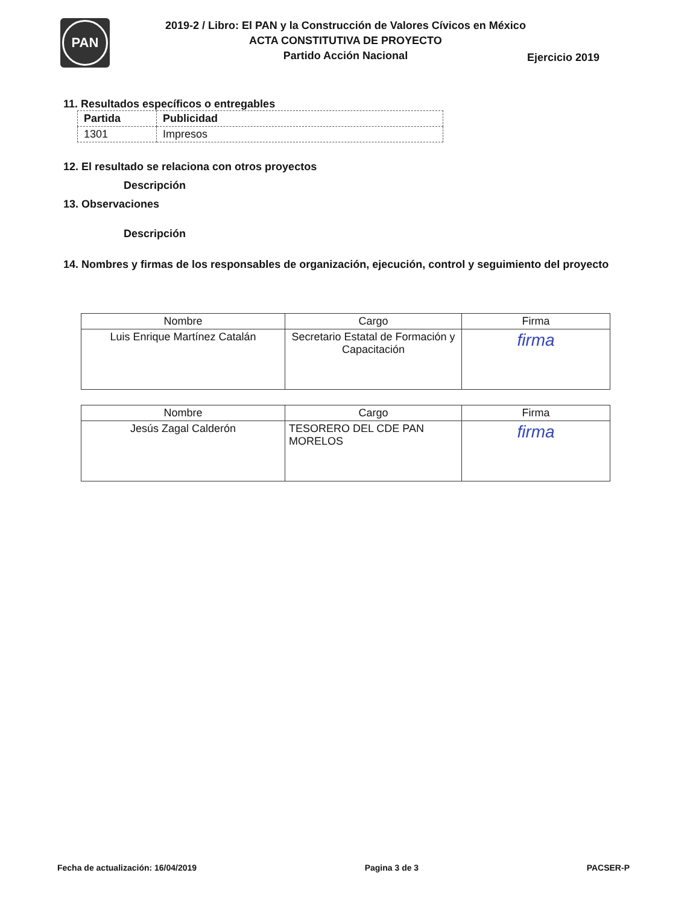PAN
2019-2 / Libro: El PAN y la Construcción de Valores Cívicos en México
ACTA CONSTITUTIVA DE PROYECTO
Partido Acción Nacional
Ejercicio 2019
11. Resultados específicos o entregables
| Partida | Publicidad |
| --- | --- |
| 1301 | Impresos |
12. El resultado se relaciona con otros proyectos
Descripción
13. Observaciones
Descripción
14. Nombres y firmas de los responsables de organización, ejecución, control y seguimiento del proyecto
| Nombre | Cargo | Firma |
| --- | --- | --- |
| Luis Enrique Martínez Catalán | Secretario Estatal de Formación y Capacitación | firma |
| Nombre | Cargo | Firma |
| --- | --- | --- |
| Jesús Zagal Calderón | TESORERO DEL CDE PAN MORELOS | firma |
Fecha de actualización: 16/04/2019 Pagina 3 de 3 PACSER-P